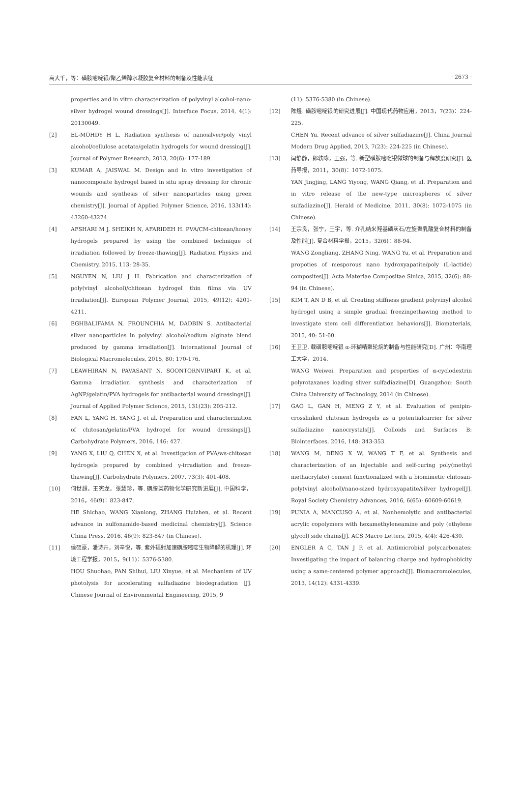高大千，等：磺胺嘧啶银/聚乙烯醇水凝胶复合材料的制备及性能表征 · 2673 ·
properties and in vitro characterization of polyvinyl alcohol-nano-silver hydrogel wound dressings[J]. Interface Focus, 2014, 4(1): 20130049.
[2] EL-MOHDY H L. Radiation synthesis of nanosilver/poly vinyl alcohol/cellulose acetate/gelatin hydrogels for wound dressing[J]. Journal of Polymer Research, 2013, 20(6): 177-189.
[3] KUMAR A, JAISWAL M. Design and in vitro investigation of nanocomposite hydrogel based in situ spray dressing for chronic wounds and synthesis of silver nanoparticles using green chemistry[J]. Journal of Applied Polymer Science, 2016, 133(14): 43260-43274.
[4] AFSHARI M J, SHEIKH N, AFARIDEH H. PVA/CM-chitosan/honey hydrogels prepared by using the combined technique of irradiation followed by freeze-thawing[J]. Radiation Physics and Chemistry, 2015, 113: 28-35.
[5] NGUYEN N, LIU J H. Fabrication and characterization of poly(vinyl alcohol)/chitosan hydrogel thin films via UV irradiation[J]. European Polymer Journal, 2015, 49(12): 4201-4211.
[6] EGHBALIFAMA N, FROUNCHIA M, DADBIN S. Antibacterial silver nanoparticles in polyvinyl alcohol/sodium alginate blend produced by gamma irradiation[J]. International Journal of Biological Macromolecules, 2015, 80: 170-176.
[7] LEAWHIRAN N, PAVASANT N, SOONTORNVIPART K, et al. Gamma irradiation synthesis and characterization of AgNP/gelatin/PVA hydrogels for antibacterial wound dressings[J]. Journal of Applied Polymer Science, 2015, 131(23): 205-212.
[8] FAN L, YANG H, YANG J, et al. Preparation and characterization of chitosan/gelatin/PVA hydrogel for wound dressings[J]. Carbohydrate Polymers, 2016, 146: 427.
[9] YANG X, LIU Q, CHEN X, et al. Investigation of PVA/ws-chitosan hydrogels prepared by combined γ-irradiation and freeze-thawing[J]. Carbohydrate Polymers, 2007, 73(3): 401-408.
[10] 何世超，王宪龙，张慧珍，等. 磺胺类药物化学研究新进展[J]. 中国科学，2016，46(9)：823-847.
HE Shichao, WANG Xianlong, ZHANG Huizhen, et al. Recent advance in sulfonamide-based medicinal chemistry[J]. Science China Press, 2016, 46(9): 823-847 (in Chinese).
[11] 侯硕豪，潘诗卉，刘辛悦，等. 紫外辐射加速磺胺嘧啶生物降解的机理[J]. 环境工程学报，2015，9(11)：5376-5380.
HOU Shuohao, PAN Shihui, LIU Xinyue, et al. Mechanism of UV photolysis for accelerating sulfadiazine biodegradation [J]. Chinese Journal of Environmental Engineering, 2015, 9
(11): 5376-5380 (in Chinese).
[12] 陈煜. 磺胺嘧啶银的研究进展[J]. 中国现代药物应用，2013，7(23)：224-225.
CHEN Yu. Recent advance of silver sulfadiazine[J]. China Journal Modern Drug Applied, 2013, 7(23): 224-225 (in Chinese).
[13] 闫静静，郎轶咏，王强，等. 新型磺胺嘧啶银微球的制备与释放度研究[J]. 医药导报，2011，30(8)：1072-1075.
YAN Jingjing, LANG Yiyong, WANG Qiang, et al. Preparation and in vitro release of the new-type microspheres of silver sulfadiazine[J]. Herald of Medicine, 2011, 30(8): 1072-1075 (in Chinese).
[14] 王宗良，张宁，王宇，等. 介孔纳米羟基磷灰石/左旋聚乳酸复合材料的制备及性能[J]. 复合材料学报，2015，32(6)：88-94.
WANG Zongliang, ZHANG Ning, WANG Yu, et al. Preparation and propoties of mesporous nano hydroxyapatite/poly (L-lactide) composites[J]. Acta Materiae Compositae Sinica, 2015, 32(6): 88-94 (in Chinese).
[15] KIM T, AN D B, et al. Creating stiffness gradient polyvinyl alcohol hydrogel using a simple gradual freezingethawing method to investigate stem cell differentiation behaviors[J]. Biomaterials, 2015, 40: 51-60.
[16] 王卫卫. 载磺胺嘧啶银 α-环糊精聚轮烷的制备与性能研究[D]. 广州：华南理工大学，2014.
WANG Weiwei. Preparation and properties of α-cyclodextrin polyrotaxanes loading sliver sulfadiazine[D]. Guangzhou: South China University of Technology, 2014 (in Chinese).
[17] GAO L, GAN H, MENG Z Y, et al. Evaluation of genipin-crosslinked chitosan hydrogels as a potentialcarrier for silver sulfadiazine nanocrystals[J]. Colloids and Surfaces B: Biointerfaces, 2016, 148: 343-353.
[18] WANG M, DENG X W, WANG T F, et al. Synthesis and characterization of an injectable and self-curing poly(methyl methacrylate) cement functionalized with a biomimetic chitosan-poly(vinyl alcohol)/nano-sized hydroxyapatite/silver hydrogel[J]. Royal Society Chemistry Advances, 2016, 6(65): 60609-60619.
[19] PUNIA A, MANCUSO A, et al. Nonhemolytic and antibacterial acrylic copolymers with hexamethyleneamine and poly (ethylene glycol) side chains[J]. ACS Macro Letters, 2015, 4(4): 426-430.
[20] ENGLER A C, TAN J P, et al. Antimicrobial polycarbonates: Investigating the impact of balancing charge and hydrophobicity using a same-centered polymer approach[J]. Biomacromolecules, 2013, 14(12): 4331-4339.